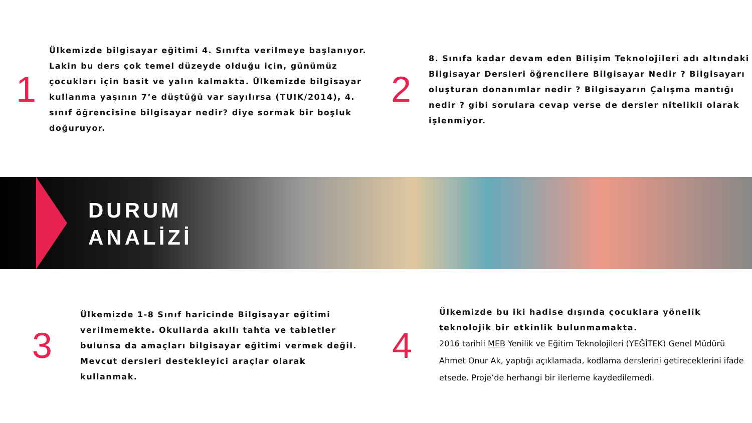1
Ülkemizde bilgisayar eğitimi 4. Sınıfta verilmeye başlanıyor. Lakin bu ders çok temel düzeyde olduğu için, günümüz çocukları için basit ve yalın kalmakta. Ülkemizde bilgisayar kullanma yaşının 7’e düştüğü var sayılırsa (TUIK/2014), 4. sınıf öğrencisine bilgisayar nedir? diye sormak bir boşluk doğuruyor.
2
8. Sınıfa kadar devam eden Bilişim Teknolojileri adı altındaki Bilgisayar Dersleri öğrencilere Bilgisayar Nedir ? Bilgisayarı oluşturan donanımlar nedir ? Bilgisayarın Çalışma mantığı nedir ? gibi sorulara cevap verse de dersler nitelikli olarak işlenmiyor.
DURUM
ANALİZİ
3
Ülkemizde 1-8 Sınıf haricinde Bilgisayar eğitimi verilmemekte. Okullarda akıllı tahta ve tabletler bulunsa da amaçları bilgisayar eğitimi vermek değil. Mevcut dersleri destekleyici araçlar olarak kullanmak.
4
Ülkemizde bu iki hadise dışında çocuklara yönelik teknolojik bir etkinlik bulunmamakta.
2016 tarihli MEB Yenilik ve Eğitim Teknolojileri (YEĞİTEK) Genel Müdürü Ahmet Onur Ak, yaptığı açıklamada, kodlama derslerini getireceklerini ifade etsede. Proje’de herhangi bir ilerleme kaydedilemedi.